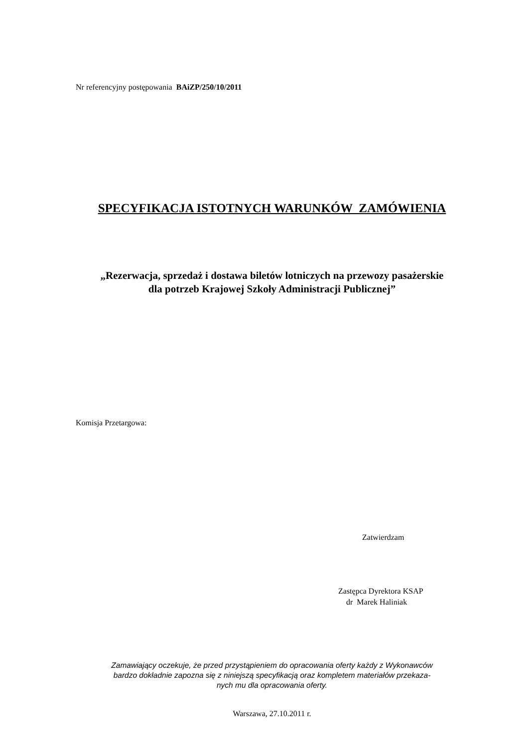Nr referencyjny postępowania BAiZP/250/10/2011
SPECYFIKACJA ISTOTNYCH WARUNKÓW ZAMÓWIENIA
„Rezerwacja, sprzedaż i dostawa biletów lotniczych na przewozy pasażerskie
dla potrzeb Krajowej Szkoły Administracji Publicznej”
Komisja Przetargowa:
Zatwierdzam
Zastępca Dyrektora KSAP
dr Marek Haliniak
Zamawiający oczekuje, że przed przystąpieniem do opracowania oferty każdy z Wykonawców
bardzo dokładnie zapozna się z niniejszą specyfikacją oraz kompletem materiałów przekaza-
nych mu dla opracowania oferty.
Warszawa, 27.10.2011 r.